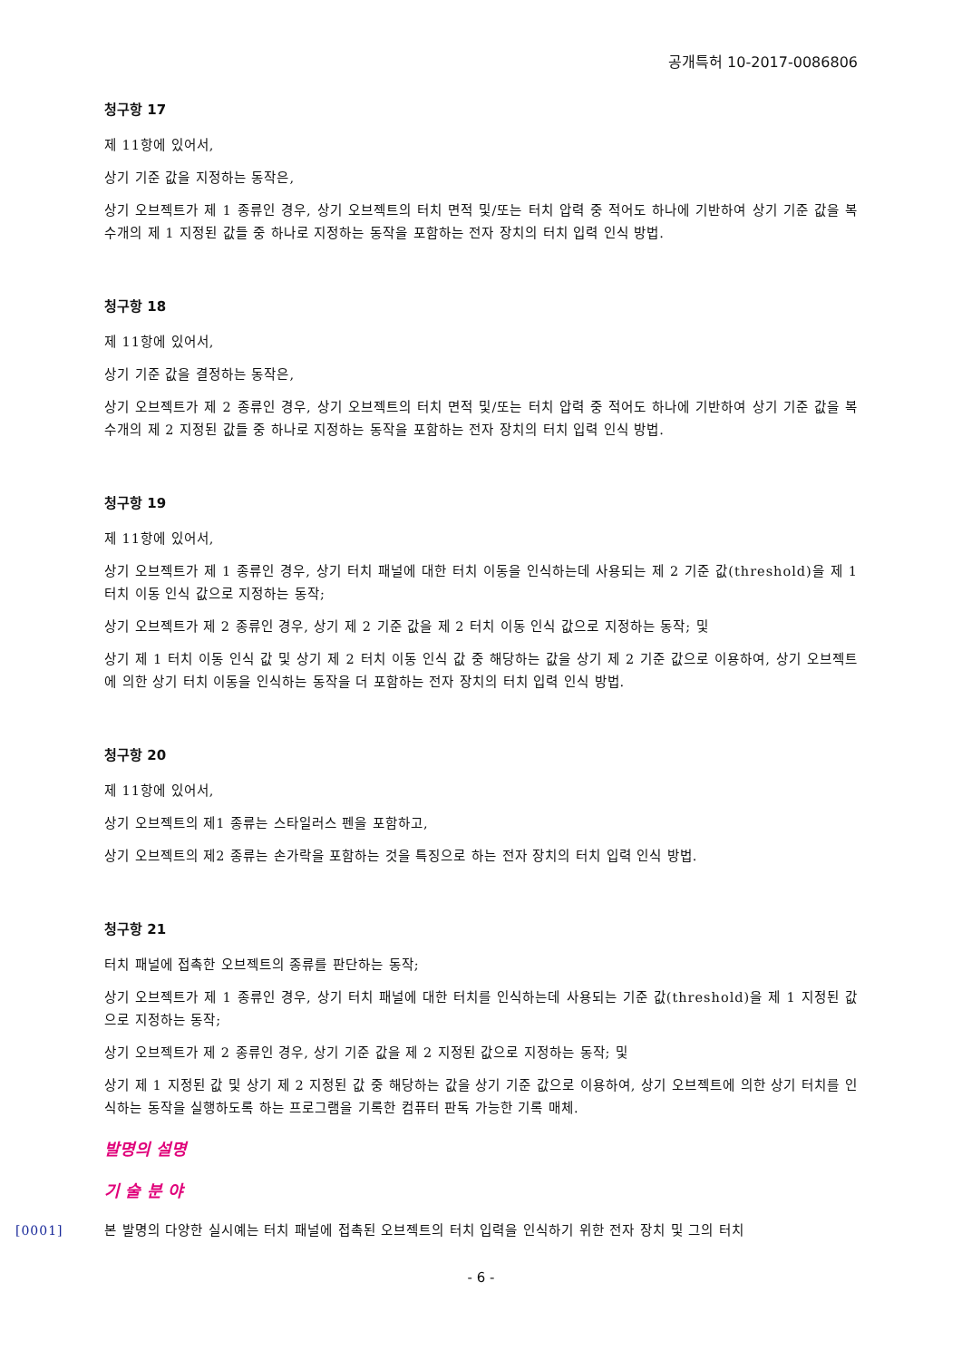공개특허 10-2017-0086806
청구항 17
제 11항에 있어서,
상기 기준 값을 지정하는 동작은,
상기 오브젝트가 제 1 종류인 경우, 상기 오브젝트의 터치 면적 및/또는 터치 압력 중 적어도 하나에 기반하여 상기 기준 값을 복수개의 제 1 지정된 값들 중 하나로 지정하는 동작을 포함하는 전자 장치의 터치 입력 인식 방법.
청구항 18
제 11항에 있어서,
상기 기준 값을 결정하는 동작은,
상기 오브젝트가 제 2 종류인 경우, 상기 오브젝트의 터치 면적 및/또는 터치 압력 중 적어도 하나에 기반하여 상기 기준 값을 복수개의 제 2 지정된 값들 중 하나로 지정하는 동작을 포함하는 전자 장치의 터치 입력 인식 방법.
청구항 19
제 11항에 있어서,
상기 오브젝트가 제 1 종류인 경우, 상기 터치 패널에 대한 터치 이동을 인식하는데 사용되는 제 2 기준 값(threshold)을 제 1 터치 이동 인식 값으로 지정하는 동작;
상기 오브젝트가 제 2 종류인 경우, 상기 제 2 기준 값을 제 2 터치 이동 인식 값으로 지정하는 동작; 및
상기 제 1 터치 이동 인식 값 및 상기 제 2 터치 이동 인식 값 중 해당하는 값을 상기 제 2 기준 값으로 이용하여, 상기 오브젝트에 의한 상기 터치 이동을 인식하는 동작을 더 포함하는 전자 장치의 터치 입력 인식 방법.
청구항 20
제 11항에 있어서,
상기 오브젝트의 제1 종류는 스타일러스 펜을 포함하고,
상기 오브젝트의 제2 종류는 손가락을 포함하는 것을 특징으로 하는 전자 장치의 터치 입력 인식 방법.
청구항 21
터치 패널에 접촉한 오브젝트의 종류를 판단하는 동작;
상기 오브젝트가 제 1 종류인 경우, 상기 터치 패널에 대한 터치를 인식하는데 사용되는 기준 값(threshold)을 제 1 지정된 값으로 지정하는 동작;
상기 오브젝트가 제 2 종류인 경우, 상기 기준 값을 제 2 지정된 값으로 지정하는 동작; 및
상기 제 1 지정된 값 및 상기 제 2 지정된 값 중 해당하는 값을 상기 기준 값으로 이용하여, 상기 오브젝트에 의한 상기 터치를 인식하는 동작을 실행하도록 하는 프로그램을 기록한 컴퓨터 판독 가능한 기록 매체.
발명의 설명
기 술 분 야
[0001] 본 발명의 다양한 실시예는 터치 패널에 접촉된 오브젝트의 터치 입력을 인식하기 위한 전자 장치 및 그의 터치
- 6 -